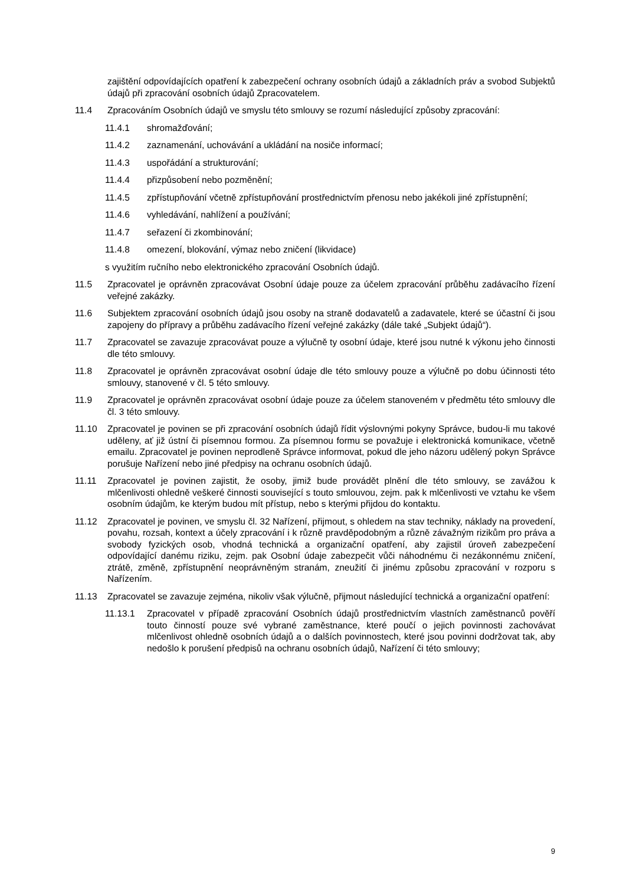zajištění odpovídajících opatření k zabezpečení ochrany osobních údajů a základních práv a svobod Subjektů údajů při zpracování osobních údajů Zpracovatelem.
11.4 Zpracováním Osobních údajů ve smyslu této smlouvy se rozumí následující způsoby zpracování:
11.4.1 shromažďování;
11.4.2 zaznamenání, uchovávání a ukládání na nosiče informací;
11.4.3 uspořádání a strukturování;
11.4.4 přizpůsobení nebo pozměnění;
11.4.5 zpřístupňování včetně zpřístupňování prostřednictvím přenosu nebo jakékoli jiné zpřístupnění;
11.4.6 vyhledávání, nahlížení a používání;
11.4.7 seřazení či zkombinování;
11.4.8 omezení, blokování, výmaz nebo zničení (likvidace)
s využitím ručního nebo elektronického zpracování Osobních údajů.
11.5 Zpracovatel je oprávněn zpracovávat Osobní údaje pouze za účelem zpracování průběhu zadávacího řízení veřejné zakázky.
11.6 Subjektem zpracování osobních údajů jsou osoby na straně dodavatelů a zadavatele, které se účastní či jsou zapojeny do přípravy a průběhu zadávacího řízení veřejné zakázky (dále také „Subjekt údajů“).
11.7 Zpracovatel se zavazuje zpracovávat pouze a výlučně ty osobní údaje, které jsou nutné k výkonu jeho činnosti dle této smlouvy.
11.8 Zpracovatel je oprávněn zpracovávat osobní údaje dle této smlouvy pouze a výlučně po dobu účinnosti této smlouvy, stanovené v čl. 5 této smlouvy.
11.9 Zpracovatel je oprávněn zpracovávat osobní údaje pouze za účelem stanoveném v předmětu této smlouvy dle čl. 3 této smlouvy.
11.10 Zpracovatel je povinen se při zpracování osobních údajů řídit výslovnými pokyny Správce, budou-li mu takové uděleny, ať již ústní či písemnou formou. Za písemnou formu se považuje i elektronická komunikace, včetně emailu. Zpracovatel je povinen neprodleně Správce informovat, pokud dle jeho názoru udělený pokyn Správce porušuje Nařízení nebo jiné předpisy na ochranu osobních údajů.
11.11 Zpracovatel je povinen zajistit, že osoby, jimiž bude provádět plnění dle této smlouvy, se zavážou k mlčenlivosti ohledně veškeré činnosti související s touto smlouvou, zejm. pak k mlčenlivosti ve vztahu ke všem osobním údajům, ke kterým budou mít přístup, nebo s kterými přijdou do kontaktu.
11.12 Zpracovatel je povinen, ve smyslu čl. 32 Nařízení, přijmout, s ohledem na stav techniky, náklady na provedení, povahu, rozsah, kontext a účely zpracování i k různě pravděpodobným a různě závažným rizikům pro práva a svobody fyzických osob, vhodná technická a organizační opatření, aby zajistil úroveň zabezpečení odpovídající danému riziku, zejm. pak Osobní údaje zabezpečit vůči náhodnému či nezákonnému zničení, ztrátě, změně, zpřístupnění neoprávněným stranám, zneužití či jinému způsobu zpracování v rozporu s Nařízením.
11.13 Zpracovatel se zavazuje zejména, nikoliv však výlučně, přijmout následující technická a organizační opatření:
11.13.1 Zpracovatel v případě zpracování Osobních údajů prostřednictvím vlastních zaměstnanců pověří touto činností pouze své vybrané zaměstnance, které poučí o jejich povinnosti zachovávat mlčenlivost ohledně osobních údajů a o dalších povinnostech, které jsou povinni dodržovat tak, aby nedošlo k porušení předpisů na ochranu osobních údajů, Nařízení či této smlouvy;
9